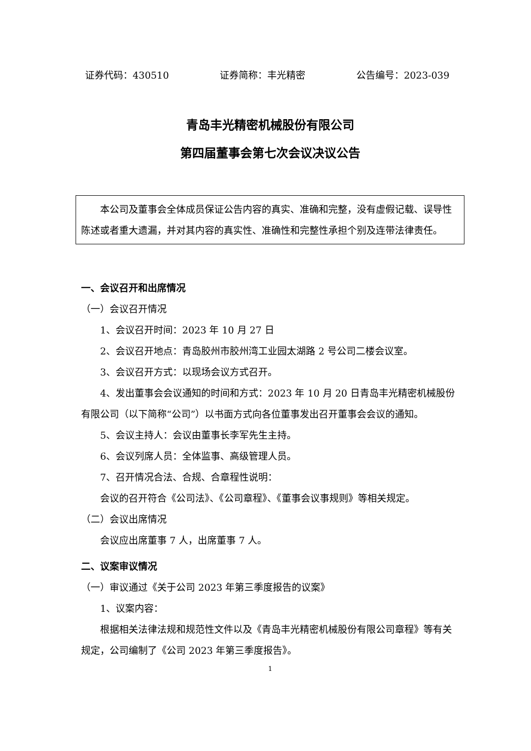证券代码：430510 证券简称：丰光精密 公告编号：2023-039
青岛丰光精密机械股份有限公司
第四届董事会第七次会议决议公告
本公司及董事会全体成员保证公告内容的真实、准确和完整，没有虚假记载、误导性陈述或者重大遗漏，并对其内容的真实性、准确性和完整性承担个别及连带法律责任。
一、会议召开和出席情况
（一）会议召开情况
1、会议召开时间：2023 年 10 月 27 日
2、会议召开地点：青岛胶州市胶州湾工业园太湖路 2 号公司二楼会议室。
3、会议召开方式：以现场会议方式召开。
4、发出董事会会议通知的时间和方式：2023 年 10 月 20 日青岛丰光精密机械股份有限公司（以下简称“公司”）以书面方式向各位董事发出召开董事会会议的通知。
5、会议主持人：会议由董事长李军先生主持。
6、会议列席人员：全体监事、高级管理人员。
7、召开情况合法、合规、合章程性说明：
会议的召开符合《公司法》、《公司章程》、《董事会议事规则》等相关规定。
（二）会议出席情况
会议应出席董事 7 人，出席董事 7 人。
二、议案审议情况
（一）审议通过《关于公司 2023 年第三季度报告的议案》
1、议案内容：
根据相关法律法规和规范性文件以及《青岛丰光精密机械股份有限公司章程》等有关规定，公司编制了《公司 2023 年第三季度报告》。
1